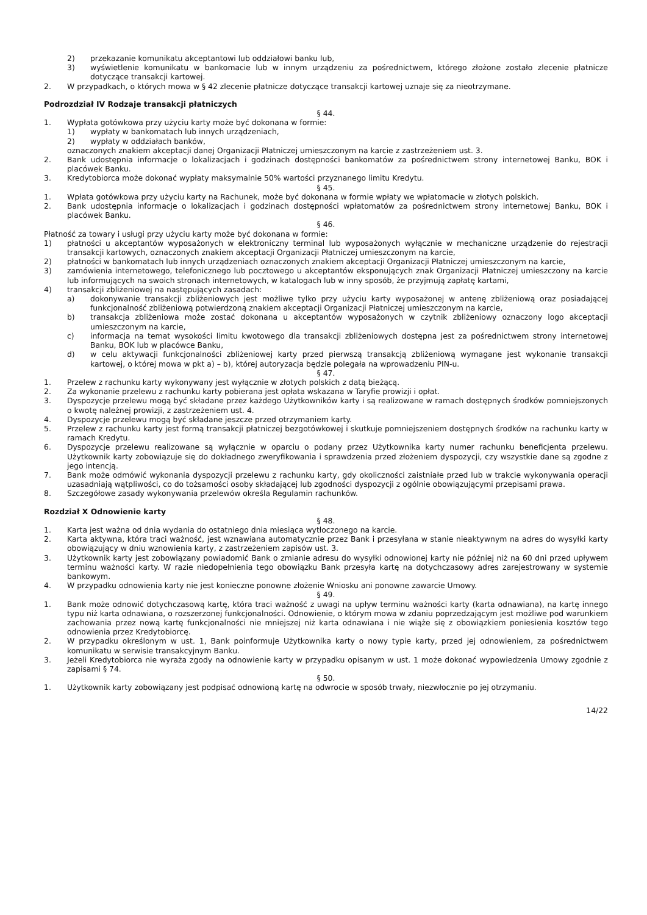2) przekazanie komunikatu akceptantowi lub oddziałowi banku lub,
3) wyświetlenie komunikatu w bankomacie lub w innym urządzeniu za pośrednictwem, którego złożone zostało zlecenie płatnicze dotyczące transakcji kartowej.
2. W przypadkach, o których mowa w § 42 zlecenie płatnicze dotyczące transakcji kartowej uznaje się za nieotrzymane.
Podrozdział IV Rodzaje transakcji płatniczych
§ 44.
1. Wypłata gotówkowa przy użyciu karty może być dokonana w formie:
1) wypłaty w bankomatach lub innych urządzeniach,
2) wypłaty w oddziałach banków,
oznaczonych znakiem akceptacji danej Organizacji Płatniczej umieszczonym na karcie z zastrzeżeniem ust. 3.
2. Bank udostępnia informacje o lokalizacjach i godzinach dostępności bankomatów za pośrednictwem strony internetowej Banku, BOK i placówek Banku.
3. Kredytobiorca może dokonać wypłaty maksymalnie 50% wartości przyznanego limitu Kredytu.
§ 45.
1. Wpłata gotówkowa przy użyciu karty na Rachunek, może być dokonana w formie wpłaty we wpłatomacie w złotych polskich.
2. Bank udostępnia informacje o lokalizacjach i godzinach dostępności wpłatomatów za pośrednictwem strony internetowej Banku, BOK i placówek Banku.
§ 46.
Płatność za towary i usługi przy użyciu karty może być dokonana w formie:
1) płatności u akceptantów wyposażonych w elektroniczny terminal lub wyposażonych wyłącznie w mechaniczne urządzenie do rejestracji transakcji kartowych, oznaczonych znakiem akceptacji Organizacji Płatniczej umieszczonym na karcie,
2) płatności w bankomatach lub innych urządzeniach oznaczonych znakiem akceptacji Organizacji Płatniczej umieszczonym na karcie,
3) zamówienia internetowego, telefonicznego lub pocztowego u akceptantów eksponujących znak Organizacji Płatniczej umieszczony na karcie lub informujących na swoich stronach internetowych, w katalogach lub w inny sposób, że przyjmują zapłatę kartami,
4) transakcji zbliżeniowej na następujących zasadach:
a) dokonywanie transakcji zbliżeniowych jest możliwe tylko przy użyciu karty wyposażonej w antenę zbliżeniową oraz posiadającej funkcjonalność zbliżeniową potwierdzoną znakiem akceptacji Organizacji Płatniczej umieszczonym na karcie,
b) transakcja zbliżeniowa może zostać dokonana u akceptantów wyposażonych w czytnik zbliżeniowy oznaczony logo akceptacji umieszczonym na karcie,
c) informacja na temat wysokości limitu kwotowego dla transakcji zbliżeniowych dostępna jest za pośrednictwem strony internetowej Banku, BOK lub w placówce Banku,
d) w celu aktywacji funkcjonalności zbliżeniowej karty przed pierwszą transakcją zbliżeniową wymagane jest wykonanie transakcji kartowej, o której mowa w pkt a) – b), której autoryzacja będzie polegała na wprowadzeniu PIN-u.
§ 47.
1. Przelew z rachunku karty wykonywany jest wyłącznie w złotych polskich z datą bieżącą.
2. Za wykonanie przelewu z rachunku karty pobierana jest opłata wskazana w Taryfie prowizji i opłat.
3. Dyspozycje przelewu mogą być składane przez każdego Użytkowników karty i są realizowane w ramach dostępnych środków pomniejszonych o kwotę należnej prowizji, z zastrzeżeniem ust. 4.
4. Dyspozycje przelewu mogą być składane jeszcze przed otrzymaniem karty.
5. Przelew z rachunku karty jest formą transakcji płatniczej bezgotówkowej i skutkuje pomniejszeniem dostępnych środków na rachunku karty w ramach Kredytu.
6. Dyspozycje przelewu realizowane są wyłącznie w oparciu o podany przez Użytkownika karty numer rachunku beneficjenta przelewu. Użytkownik karty zobowiązuje się do dokładnego zweryfikowania i sprawdzenia przed złożeniem dyspozycji, czy wszystkie dane są zgodne z jego intencją.
7. Bank może odmówić wykonania dyspozycji przelewu z rachunku karty, gdy okoliczności zaistniałe przed lub w trakcie wykonywania operacji uzasadniają wątpliwości, co do tożsamości osoby składającej lub zgodności dyspozycji z ogólnie obowiązującymi przepisami prawa.
8. Szczegółowe zasady wykonywania przelewów określa Regulamin rachunków.
Rozdział X Odnowienie karty
§ 48.
1. Karta jest ważna od dnia wydania do ostatniego dnia miesiąca wytłoczonego na karcie.
2. Karta aktywna, która traci ważność, jest wznawiana automatycznie przez Bank i przesyłana w stanie nieaktywnym na adres do wysyłki karty obowiązujący w dniu wznowienia karty, z zastrzeżeniem zapisów ust. 3.
3. Użytkownik karty jest zobowiązany powiadomić Bank o zmianie adresu do wysyłki odnowionej karty nie później niż na 60 dni przed upływem terminu ważności karty. W razie niedopełnienia tego obowiązku Bank przesyła kartę na dotychczasowy adres zarejestrowany w systemie bankowym.
4. W przypadku odnowienia karty nie jest konieczne ponowne złożenie Wniosku ani ponowne zawarcie Umowy.
§ 49.
1. Bank może odnowić dotychczasową kartę, która traci ważność z uwagi na upływ terminu ważności karty (karta odnawiana), na kartę innego typu niż karta odnawiana, o rozszerzonej funkcjonalności. Odnowienie, o którym mowa w zdaniu poprzedzającym jest możliwe pod warunkiem zachowania przez nową kartę funkcjonalności nie mniejszej niż karta odnawiana i nie wiąże się z obowiązkiem poniesienia kosztów tego odnowienia przez Kredytobiorcę.
2. W przypadku określonym w ust. 1, Bank poinformuje Użytkownika karty o nowy typie karty, przed jej odnowieniem, za pośrednictwem komunikatu w serwisie transakcyjnym Banku.
3. Jeżeli Kredytobiorca nie wyraża zgody na odnowienie karty w przypadku opisanym w ust. 1 może dokonać wypowiedzenia Umowy zgodnie z zapisami § 74.
§ 50.
1. Użytkownik karty zobowiązany jest podpisać odnowioną kartę na odwrocie w sposób trwały, niezwłocznie po jej otrzymaniu.
14/22